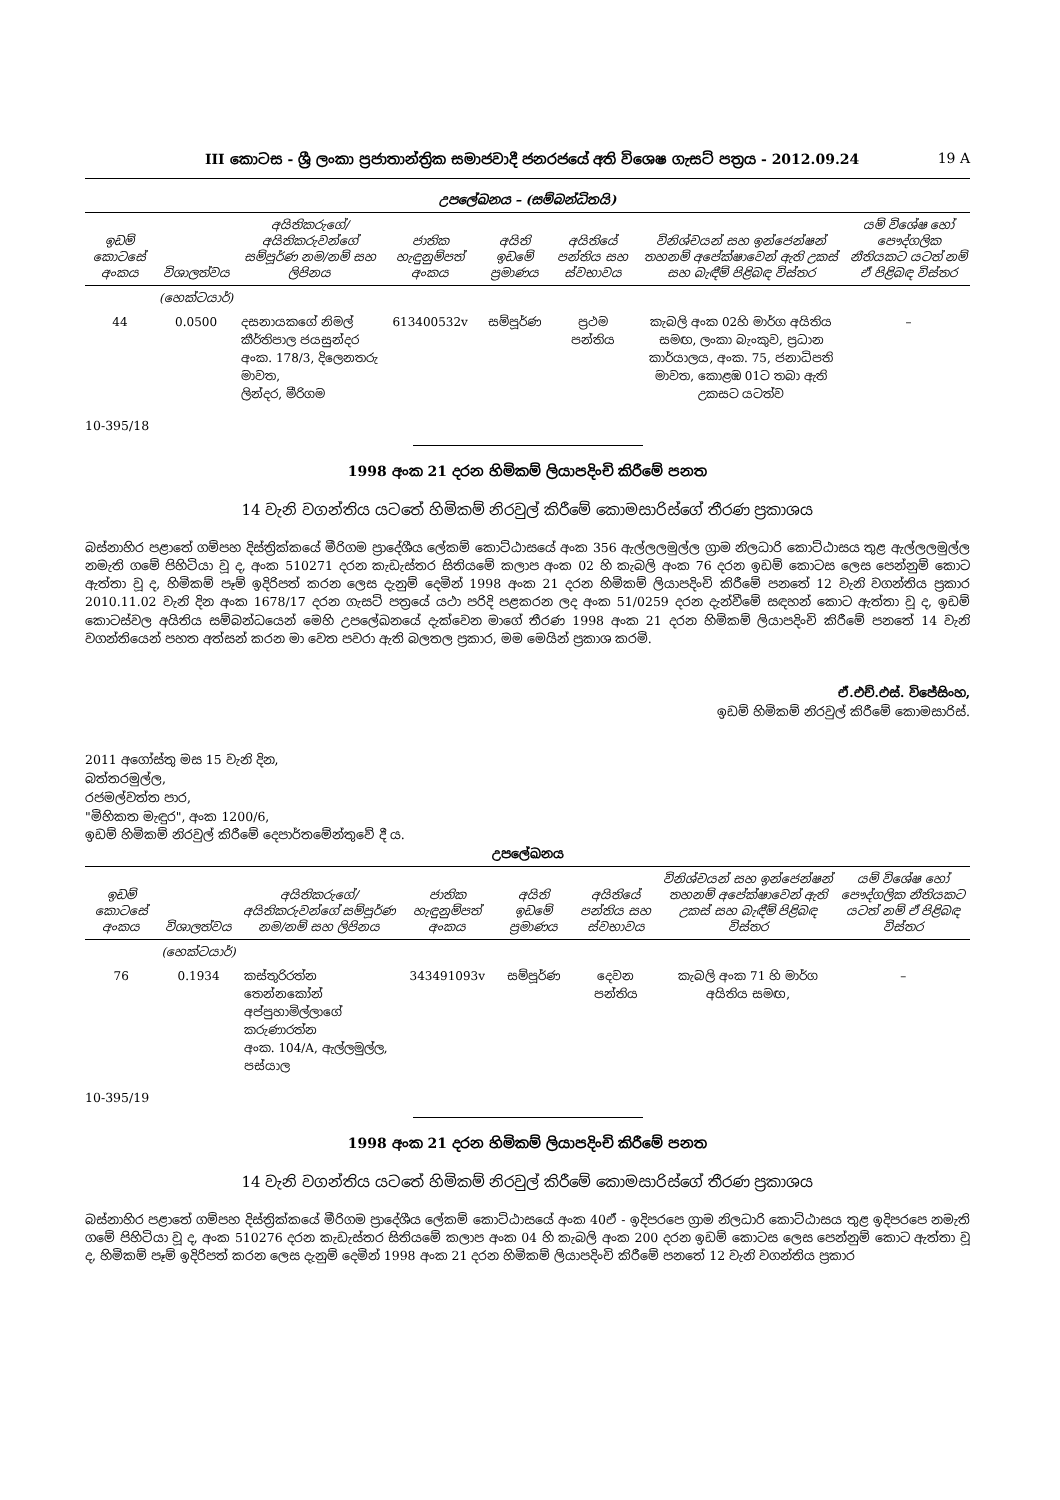III කොටස - ශ්‍රී ලංකා ප්‍රජාතාන්ත්‍රික සමාජවාදී ජනරජයේ අති විශෙෂ ගැසට් පත්‍රය - 2012.09.24 19 A
උපලේඛනය – (සම්බන්ධිතයි)
| ඉඩම් කොටසේ අංකය | විශාලත්වය | අයිතිකරුගේ/අයිතිකරුවන්ගේ සම්පූර්ණ නම/නම් සහ ලිපිනය | ජාතික හැඳුනුම්පත් අංකය | අයිති ඉඩමේ ප්‍රමාණය | අයිතියේ පන්තිය සහ ස්වභාවය | විනිශ්චයන් සහ ඉන්ජෙන්ෂන් තහනම් අපේක්ෂාවෙන් ඇති උකස් සහ බැඳීම් පිළිබඳ විස්තර | යම් විශේෂ හෝ පෞද්ගලික නීතියකට යටත් නම් ඒ පිළිබඳ විස්තර |
| --- | --- | --- | --- | --- | --- | --- | --- |
| | (හෙක්ටයාර්) | | | | | | |
| 44 | 0.0500 | දසනායකගේ නිමල් කීර්තිපාල ජයසුන්දර අංක. 178/3, දිලෙනතරු මාවත, ලින්දර, මීරිගම | 613400532v | සම්පූර්ණ | ප්‍රථම පන්තිය | කැබලි අංක 02හි මාර්ග අයිතිය සමඟ, ලංකා බැංකුව, ප්‍රධාන කාර්යාලය, අංක. 75, ජනාධිපති මාවත, කොළඹ 01ට තබා ඇති උකසට යටත්ව | – |
10-395/18
1998 අංක 21 දරන හිමිකම් ලියාපදිංචි කිරීමේ පනත
14 වැනි වගන්තිය යටතේ හිමිකම් නිරවුල් කිරීමේ කොමසාරිස්ගේ තීරණ ප්‍රකාශය
බස්නාහිර පළාතේ ගම්පහ දිස්ත්‍රික්කයේ මීරිගම ප්‍රාදේශීය ලේකම් කොට්ඨාසයේ අංක 356 ඇල්ලලමුල්ල ග්‍රාම නිලධාරි කොට්ඨාසය තුළ ඇල්ලලමුල්ල නමැති ගමේ පිහිටියා වූ ද, අංක 510271 දරන කැඩැස්තර සිතියමේ කලාප අංක 02 හි කැබලි අංක 76 දරන ඉඩම් කොටස ලෙස පෙන්නුම් කොට ඇත්තා වූ ද, හිමිකම් පෑම් ඉදිරිපත් කරන ලෙස දැනුම් දෙමින් 1998 අංක 21 දරන හිමිකම් ලියාපදිංචි කිරීමේ පනතේ 12 වැනි වගන්තිය ප්‍රකාර 2010.11.02 වැනි දින අංක 1678/17 දරන ගැසට් පත්‍රයේ යථා පරිදි පළකරන ලද අංක 51/0259 දරන දැන්වීමේ සඳහන් කොට ඇත්තා වූ ද, ඉඩම් කොටස්වල අයිතිය සම්බන්ධයෙන් මෙහි උපලේඛනයේ දැක්වෙන මාගේ තීරණ 1998 අංක 21 දරන හිමිකම් ලියාපදිංචි කිරීමේ පනතේ 14 වැනි වගන්තියෙන් පහත අත්සන් කරන මා වෙත පවරා ඇති බලතල ප්‍රකාර, මම මෙයින් ප්‍රකාශ කරමි.
ඒ.එච්.එස්. විජේසිංහ,
ඉඩම් හිමිකම් නිරවුල් කිරීමේ කොමසාරිස්.
2011 අගෝස්තු මස 15 වැනි දින,
බත්තරමුල්ල,
රජමල්වත්ත පාර,
"මිහිකත මැඳුර", අංක 1200/6,
ඉඩම් හිමිකම් නිරවුල් කිරීමේ දෙපාර්තමේන්තුවේ දී ය.
උපලේඛනය
| ඉඩම් කොටසේ අංකය | විශාලත්වය | අයිතිකරුගේ/අයිතිකරුවන්ගේ සම්පූර්ණ නම/නම් සහ ලිපිනය | ජාතික හැඳුනුම්පත් අංකය | අයිති ඉඩමේ ප්‍රමාණය | අයිතියේ පන්තිය සහ ස්වභාවය | විනිශ්චයන් සහ ඉන්ජෙන්ෂන් තහනම් අපේක්ෂාවෙන් ඇති උකස් සහ බැඳීම් පිළිබඳ විස්තර | යම් විශේෂ හෝ පෞද්ගලික නීතියකට යටත් නම් ඒ පිළිබඳ විස්තර |
| --- | --- | --- | --- | --- | --- | --- | --- |
| | (හෙක්ටයාර්) | | | | | | |
| 76 | 0.1934 | කස්තුරිරත්න තෙන්නකෝන් අප්පුහාමිල්ලාගේ කරුණාරත්න අංක. 104/A, ඇල්ලමුල්ල, පස්යාල | 343491093v | සම්පූර්ණ | දෙවන පන්තිය | කැබලි අංක 71 හි මාර්ග අයිතිය සමඟ, | – |
10-395/19
1998 අංක 21 දරන හිමිකම් ලියාපදිංචි කිරීමේ පනත
14 වැනි වගන්තිය යටතේ හිමිකම් නිරවුල් කිරීමේ කොමසාරිස්ගේ තීරණ ප්‍රකාශය
බස්නාහිර පළාතේ ගම්පහ දිස්ත්‍රික්කයේ මීරිගම ප්‍රාදේශීය ලේකම් කොට්ඨාසයේ අංක 40ඒ - ඉදිපරපෙ ග්‍රාම නිලධාරි කොට්ඨාසය තුළ ඉදිපරපෙ නමැති ගමේ පිහිටියා වූ ද, අංක 510276 දරන කැඩැස්තර සිතියමේ කලාප අංක 04 හි කැබලි අංක 200 දරන ඉඩම් කොටස ලෙස පෙන්නුම් කොට ඇත්තා වූ ද, හිමිකම් පෑම් ඉදිරිපත් කරන ලෙස දැනුම් දෙමින් 1998 අංක 21 දරන හිමිකම් ලියාපදිංචි කිරීමේ පනතේ 12 වැනි වගන්තිය ප්‍රකාර